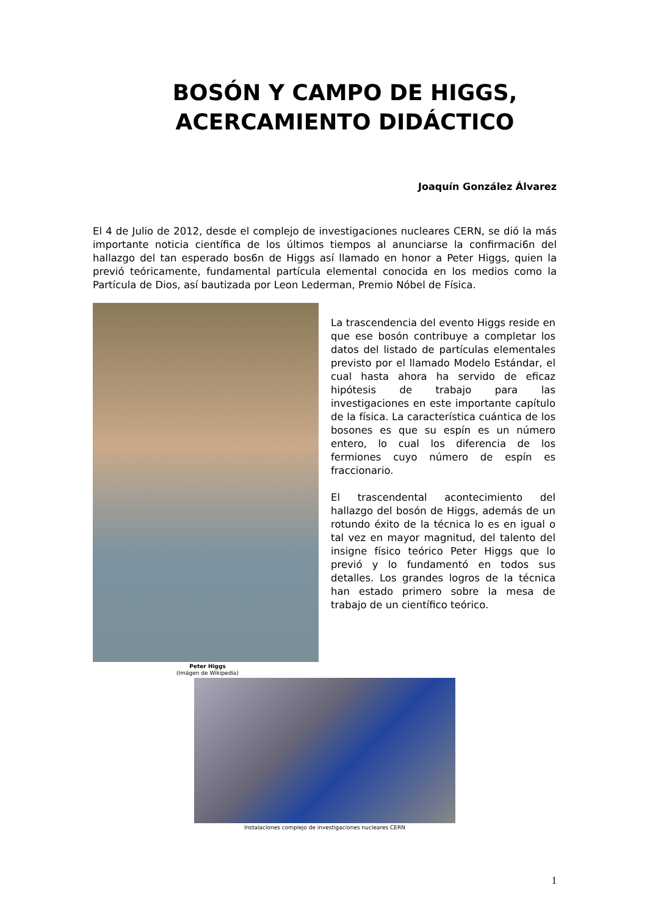BOSÓN Y CAMPO DE HIGGS,
ACERCAMIENTO DIDÁCTICO
Joaquín González Álvarez
El 4 de Julio de 2012, desde el complejo de investigaciones nucleares CERN, se dió la más importante noticia científica de los últimos tiempos al anunciarse la confirmaci6n del hallazgo del tan esperado bos6n de Higgs así llamado en honor a Peter Higgs, quien la previó teóricamente, fundamental partícula elemental conocida en los medios como la Partícula de Dios, así bautizada por Leon Lederman, Premio Nóbel de Física.
La trascendencia del evento Higgs reside en que ese bosón contribuye a completar los datos del listado de partículas elementales previsto por el llamado Modelo Estándar, el cual hasta ahora ha servido de eficaz hipótesis de trabajo para las investigaciones en este importante capítulo de la física. La característica cuántica de los bosones es que su espín es un número entero, lo cual los diferencia de los fermiones cuyo número de espín es fraccionario.
El trascendental acontecimiento del hallazgo del bosón de Higgs, además de un rotundo éxito de la técnica lo es en igual o tal vez en mayor magnitud, del talento del insigne físico teórico Peter Higgs que lo previó y lo fundamentó en todos sus detalles. Los grandes logros de la técnica han estado primero sobre la mesa de trabajo de un científico teórico.
Peter Higgs
(Imágen de Wikipedia)
Instalaciones complejo de investigaciones nucleares CERN
1